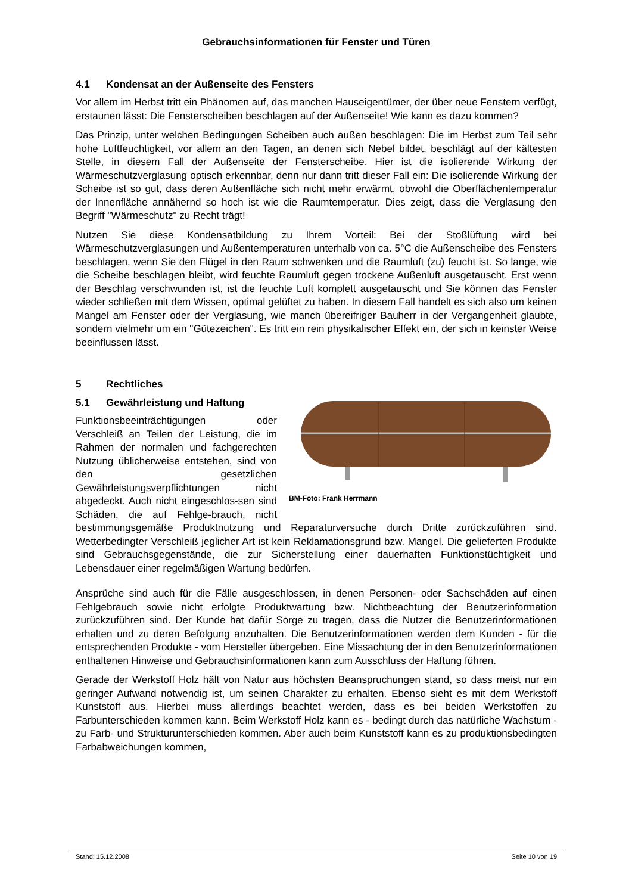Gebrauchsinformationen für Fenster und Türen
4.1 Kondensat an der Außenseite des Fensters
Vor allem im Herbst tritt ein Phänomen auf, das manchen Hauseigentümer, der über neue Fenstern verfügt, erstaunen lässt: Die Fensterscheiben beschlagen auf der Außenseite! Wie kann es dazu kommen?
Das Prinzip, unter welchen Bedingungen Scheiben auch außen beschlagen: Die im Herbst zum Teil sehr hohe Luftfeuchtigkeit, vor allem an den Tagen, an denen sich Nebel bildet, beschlägt auf der kältesten Stelle, in diesem Fall der Außenseite der Fensterscheibe. Hier ist die isolierende Wirkung der Wärmeschutzverglasung optisch erkennbar, denn nur dann tritt dieser Fall ein: Die isolierende Wirkung der Scheibe ist so gut, dass deren Außenfläche sich nicht mehr erwärmt, obwohl die Oberflächentemperatur der Innenfläche annähernd so hoch ist wie die Raumtemperatur. Dies zeigt, dass die Verglasung den Begriff "Wärmeschutz" zu Recht trägt!
Nutzen Sie diese Kondensatbildung zu Ihrem Vorteil: Bei der Stoßlüftung wird bei Wärmeschutzverglasungen und Außentemperaturen unterhalb von ca. 5°C die Außenscheibe des Fensters beschlagen, wenn Sie den Flügel in den Raum schwenken und die Raumluft (zu) feucht ist. So lange, wie die Scheibe beschlagen bleibt, wird feuchte Raumluft gegen trockene Außenluft ausgetauscht. Erst wenn der Beschlag verschwunden ist, ist die feuchte Luft komplett ausgetauscht und Sie können das Fenster wieder schließen mit dem Wissen, optimal gelüftet zu haben. In diesem Fall handelt es sich also um keinen Mangel am Fenster oder der Verglasung, wie manch übereifriger Bauherr in der Vergangenheit glaubte, sondern vielmehr um ein "Gütezeichen". Es tritt ein rein physikalischer Effekt ein, der sich in keinster Weise beeinflussen lässt.
5 Rechtliches
BM-Foto: Frank Herrmann
5.1 Gewährleistung und Haftung
Funktionsbeeinträchtigungen oder Verschleiß an Teilen der Leistung, die im Rahmen der normalen und fachgerechten Nutzung üblicherweise entstehen, sind von den gesetzlichen Gewährleistungsverpflichtungen nicht abgedeckt. Auch nicht eingeschlos-sen sind Schäden, die auf Fehlge-brauch, nicht bestimmungsgemäße Produktnutzung und Reparaturversuche durch Dritte zurückzuführen sind. Wetterbedingter Verschleiß jeglicher Art ist kein Reklamationsgrund bzw. Mangel. Die gelieferten Produkte sind Gebrauchsgegenstände, die zur Sicherstellung einer dauerhaften Funktionstüchtigkeit und Lebensdauer einer regelmäßigen Wartung bedürfen.
Ansprüche sind auch für die Fälle ausgeschlossen, in denen Personen- oder Sachschäden auf einen Fehlgebrauch sowie nicht erfolgte Produktwartung bzw. Nichtbeachtung der Benutzerinformation zurückzuführen sind. Der Kunde hat dafür Sorge zu tragen, dass die Nutzer die Benutzerinformationen erhalten und zu deren Befolgung anzuhalten. Die Benutzerinformationen werden dem Kunden - für die entsprechenden Produkte - vom Hersteller übergeben. Eine Missachtung der in den Benutzerinformationen enthaltenen Hinweise und Gebrauchsinformationen kann zum Ausschluss der Haftung führen.
Gerade der Werkstoff Holz hält von Natur aus höchsten Beanspruchungen stand, so dass meist nur ein geringer Aufwand notwendig ist, um seinen Charakter zu erhalten. Ebenso sieht es mit dem Werkstoff Kunststoff aus. Hierbei muss allerdings beachtet werden, dass es bei beiden Werkstoffen zu Farbunterschieden kommen kann. Beim Werkstoff Holz kann es - bedingt durch das natürliche Wachstum - zu Farb- und Strukturunterschieden kommen. Aber auch beim Kunststoff kann es zu produktionsbedingten Farbabweichungen kommen,
Stand: 15.12.2008 Seite 10 von 19